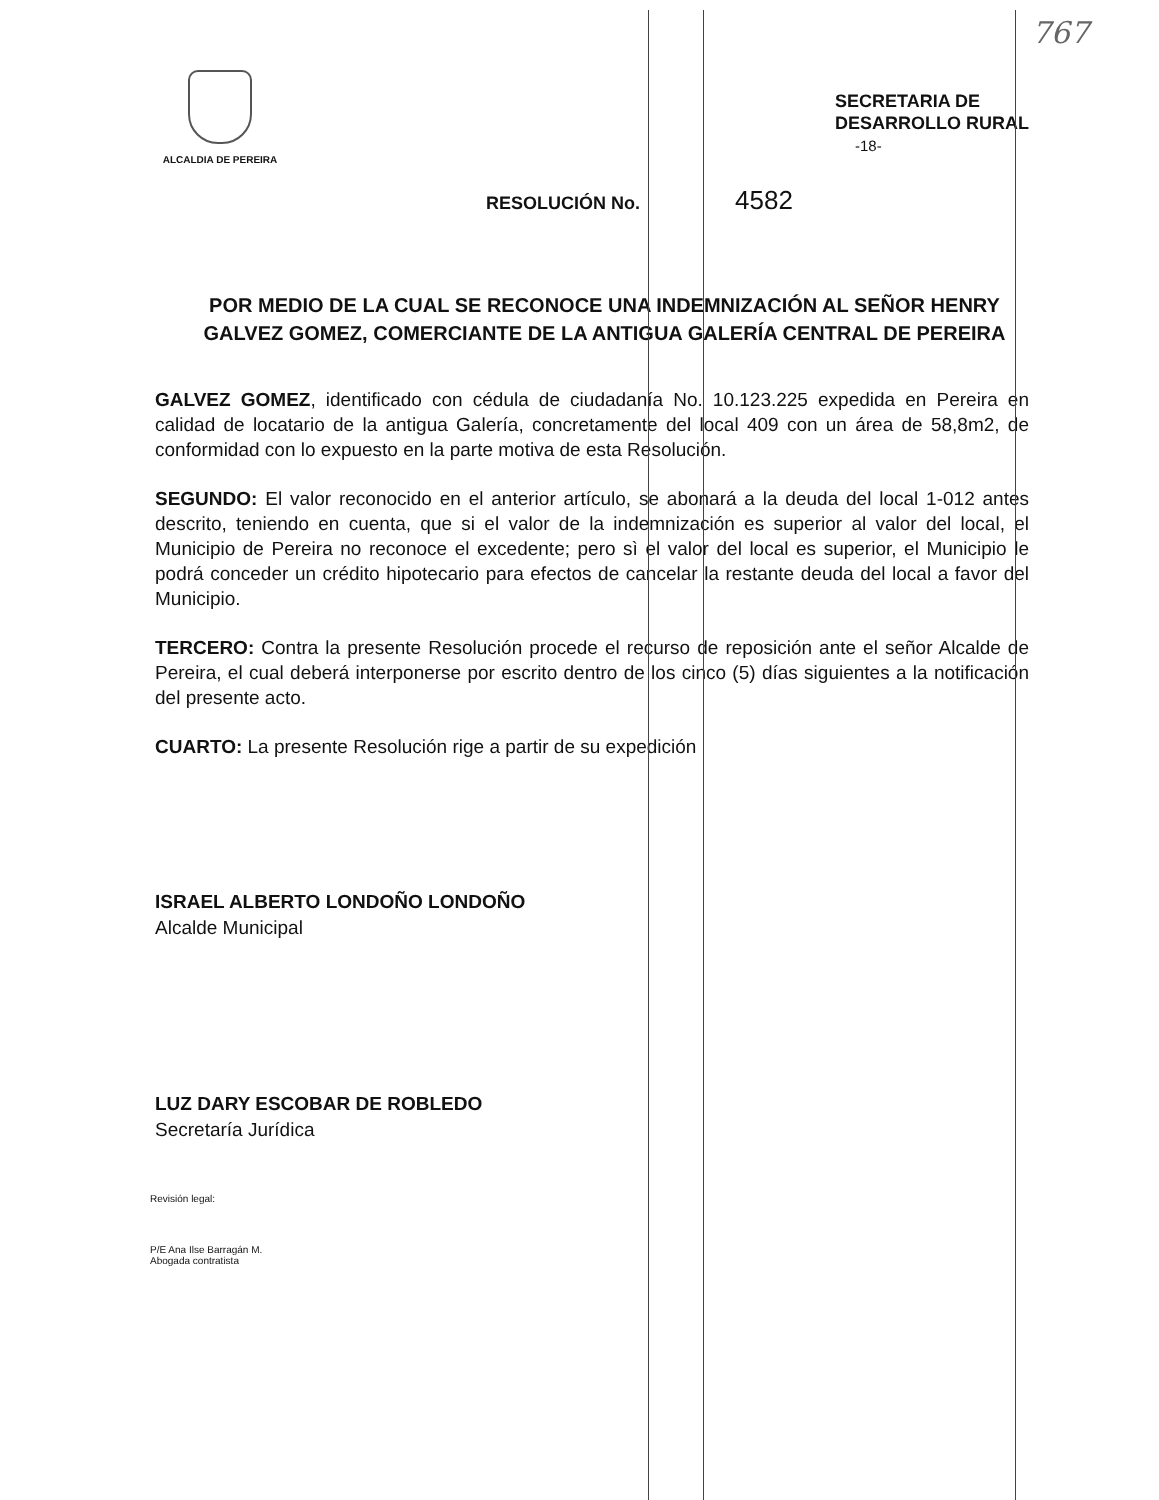767
ALCALDIA DE PEREIRA
SECRETARIA DE
DESARROLLO RURAL
-18-
RESOLUCIÓN No. 4582
POR MEDIO DE LA CUAL SE RECONOCE UNA INDEMNIZACIÓN AL SEÑOR HENRY GALVEZ GOMEZ, COMERCIANTE DE LA ANTIGUA GALERÍA CENTRAL DE PEREIRA
GALVEZ GOMEZ, identificado con cédula de ciudadanía No. 10.123.225 expedida en Pereira en calidad de locatario de la antigua Galería, concretamente del local 409 con un área de 58,8m2, de conformidad con lo expuesto en la parte motiva de esta Resolución.
SEGUNDO: El valor reconocido en el anterior artículo, se abonará a la deuda del local 1-012 antes descrito, teniendo en cuenta, que si el valor de la indemnización es superior al valor del local, el Municipio de Pereira no reconoce el excedente; pero sì el valor del local es superior, el Municipio le podrá conceder un crédito hipotecario para efectos de cancelar la restante deuda del local a favor del Municipio.
TERCERO: Contra la presente Resolución procede el recurso de reposición ante el señor Alcalde de Pereira, el cual deberá interponerse por escrito dentro de los cinco (5) días siguientes a la notificación del presente acto.
CUARTO: La presente Resolución rige a partir de su expedición
ISRAEL ALBERTO LONDOÑO LONDOÑO
Alcalde Municipal
LUZ DARY ESCOBAR DE ROBLEDO
Secretaría Jurídica
Revisión legal:
P/E Ana Ilse Barragán M.
Abogada contratista